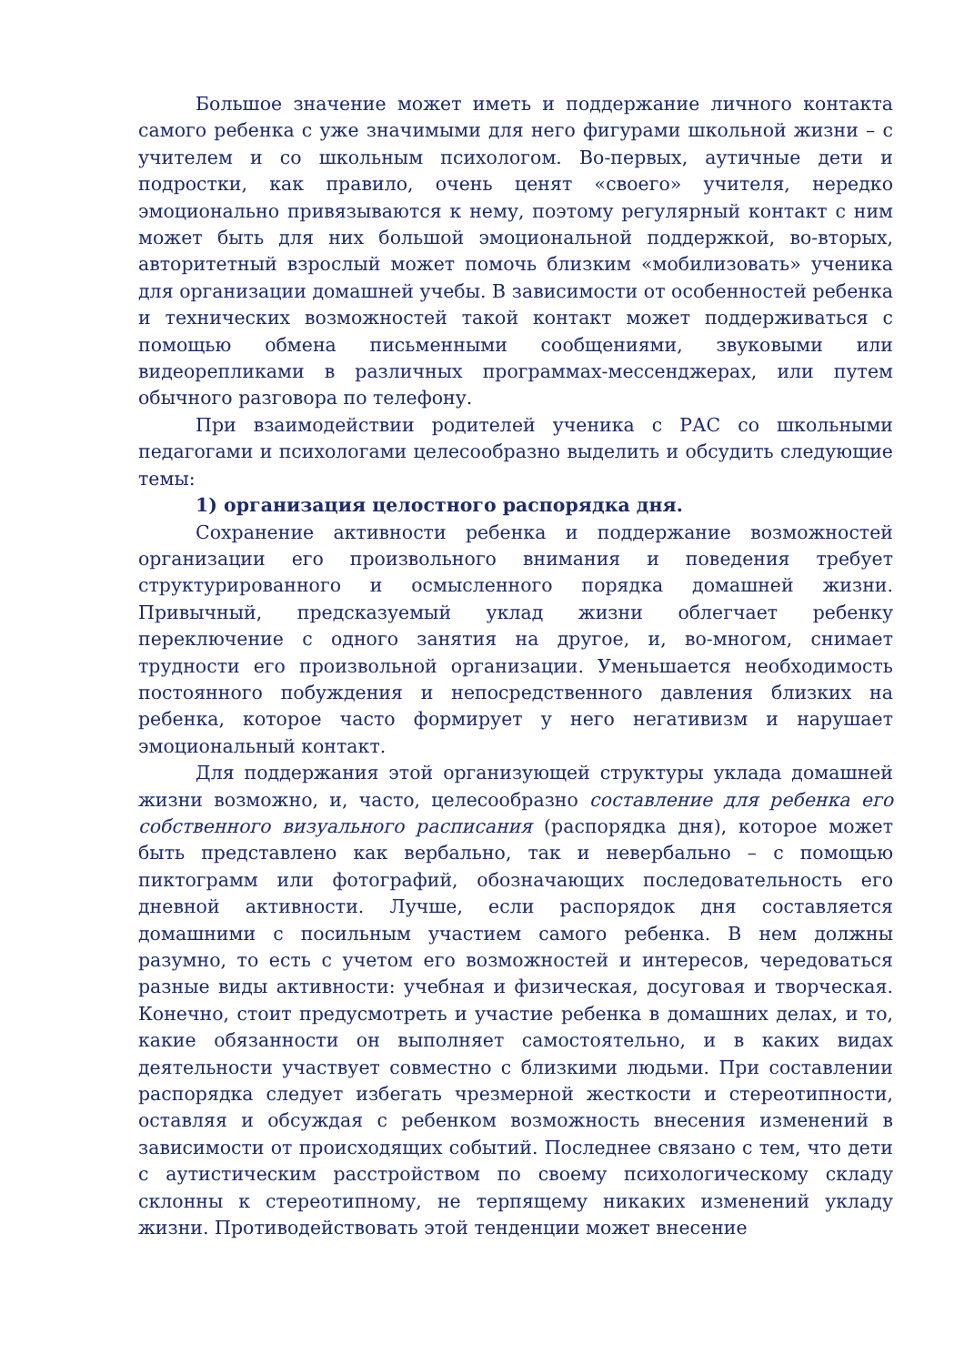Большое значение может иметь и поддержание личного контакта самого ребенка с уже значимыми для него фигурами школьной жизни – с учителем и со школьным психологом. Во-первых, аутичные дети и подростки, как правило, очень ценят «своего» учителя, нередко эмоционально привязываются к нему, поэтому регулярный контакт с ним может быть для них большой эмоциональной поддержкой, во-вторых, авторитетный взрослый может помочь близким «мобилизовать» ученика для организации домашней учебы. В зависимости от особенностей ребенка и технических возможностей такой контакт может поддерживаться с помощью обмена письменными сообщениями, звуковыми или видеорепликами в различных программах-мессенджерах, или путем обычного разговора по телефону.
При взаимодействии родителей ученика с РАС со школьными педагогами и психологами целесообразно выделить и обсудить следующие темы:
1) организация целостного распорядка дня.
Сохранение активности ребенка и поддержание возможностей организации его произвольного внимания и поведения требует структурированного и осмысленного порядка домашней жизни. Привычный, предсказуемый уклад жизни облегчает ребенку переключение с одного занятия на другое, и, во-многом, снимает трудности его произвольной организации. Уменьшается необходимость постоянного побуждения и непосредственного давления близких на ребенка, которое часто формирует у него негативизм и нарушает эмоциональный контакт.
Для поддержания этой организующей структуры уклада домашней жизни возможно, и, часто, целесообразно составление для ребенка его собственного визуального расписания (распорядка дня), которое может быть представлено как вербально, так и невербально – с помощью пиктограмм или фотографий, обозначающих последовательность его дневной активности. Лучше, если распорядок дня составляется домашними с посильным участием самого ребенка. В нем должны разумно, то есть с учетом его возможностей и интересов, чередоваться разные виды активности: учебная и физическая, досуговая и творческая. Конечно, стоит предусмотреть и участие ребенка в домашних делах, и то, какие обязанности он выполняет самостоятельно, и в каких видах деятельности участвует совместно с близкими людьми. При составлении распорядка следует избегать чрезмерной жесткости и стереотипности, оставляя и обсуждая с ребенком возможность внесения изменений в зависимости от происходящих событий. Последнее связано с тем, что дети с аутистическим расстройством по своему психологическому складу склонны к стереотипному, не терпящему никаких изменений укладу жизни. Противодействовать этой тенденции может внесение